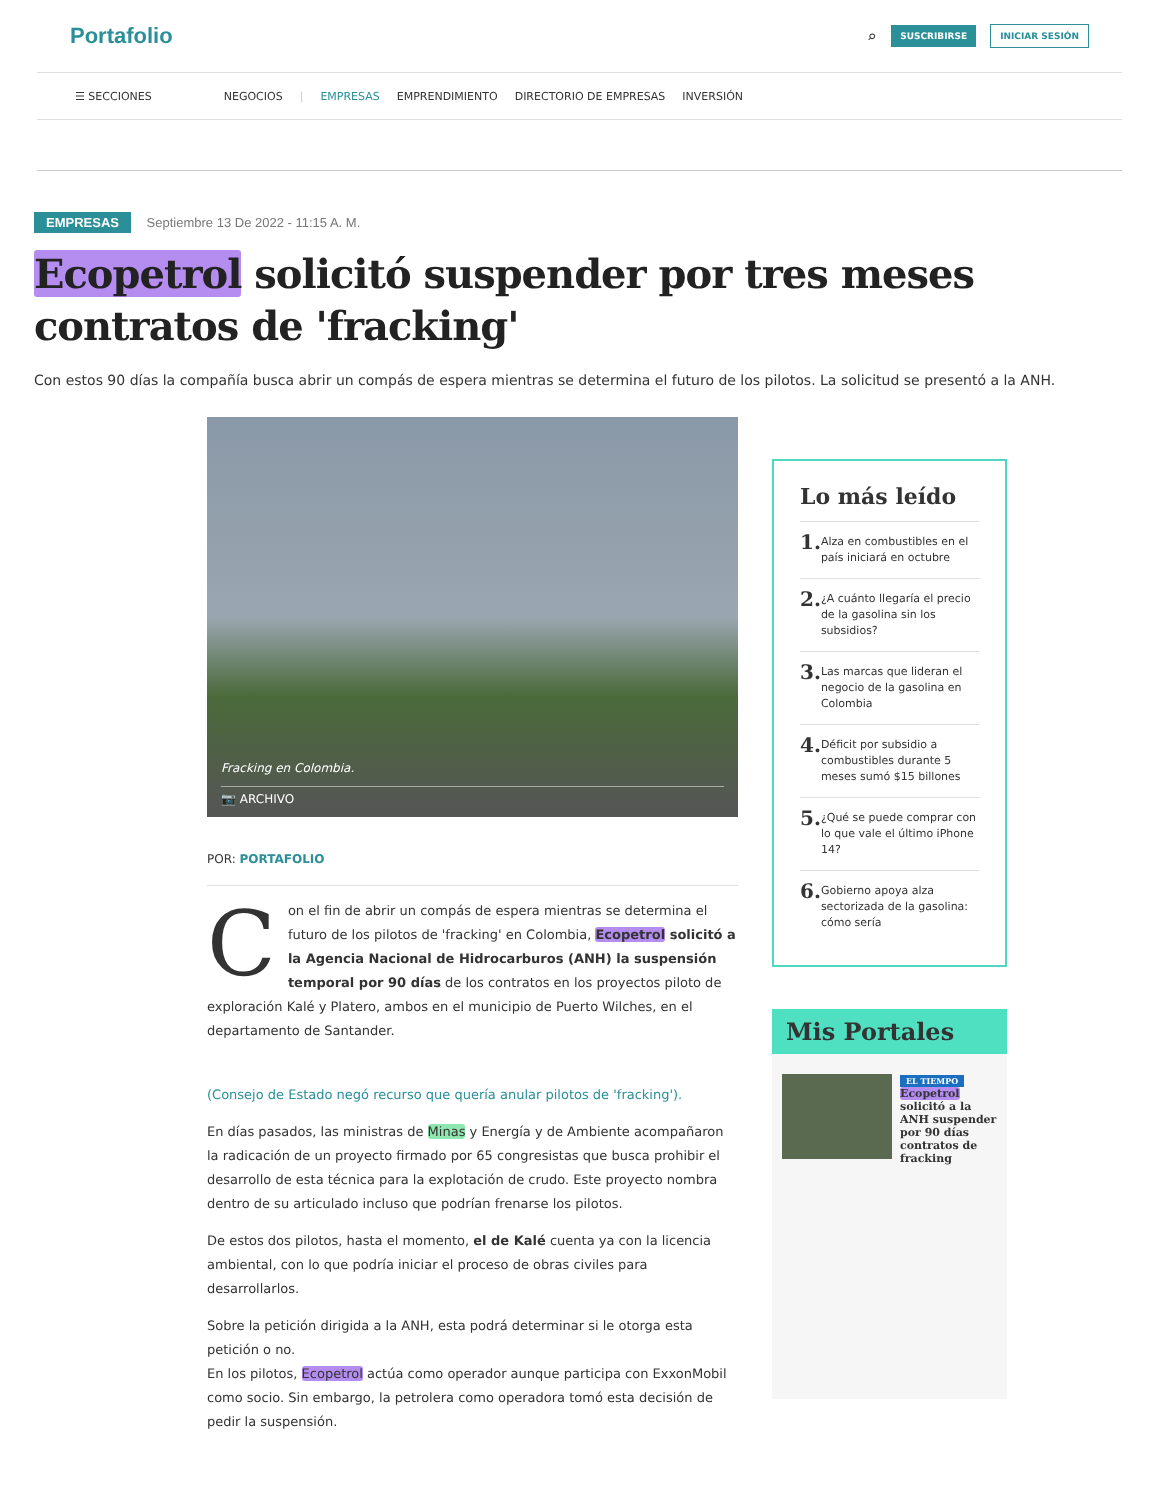Portafolio
⌕ SUSCRIBIRSE INICIAR SESIÓN
☰ SECCIONES NEGOCIOS | EMPRESAS EMPRENDIMIENTO DIRECTORIO DE EMPRESAS INVERSIÓN
EMPRESAS Septiembre 13 De 2022 - 11:15 A. M.
Ecopetrol solicitó suspender por tres meses contratos de 'fracking'
Con estos 90 días la compañía busca abrir un compás de espera mientras se determina el futuro de los pilotos. La solicitud se presentó a la ANH.
Fracking en Colombia.
📷 ARCHIVO
POR: PORTAFOLIO
Con el fin de abrir un compás de espera mientras se determina el futuro de los pilotos de 'fracking' en Colombia, Ecopetrol solicitó a la Agencia Nacional de Hidrocarburos (ANH) la suspensión temporal por 90 días de los contratos en los proyectos piloto de exploración Kalé y Platero, ambos en el municipio de Puerto Wilches, en el departamento de Santander.
(Consejo de Estado negó recurso que quería anular pilotos de 'fracking').
En días pasados, las ministras de Minas y Energía y de Ambiente acompañaron la radicación de un proyecto firmado por 65 congresistas que busca prohibir el desarrollo de esta técnica para la explotación de crudo. Este proyecto nombra dentro de su articulado incluso que podrían frenarse los pilotos.
De estos dos pilotos, hasta el momento, el de Kalé cuenta ya con la licencia ambiental, con lo que podría iniciar el proceso de obras civiles para desarrollarlos.
Sobre la petición dirigida a la ANH, esta podrá determinar si le otorga esta petición o no.
En los pilotos, Ecopetrol actúa como operador aunque participa con ExxonMobil como socio. Sin embargo, la petrolera como operadora tomó esta decisión de pedir la suspensión.
Lo más leído
1. Alza en combustibles en el país iniciará en octubre
2. ¿A cuánto llegaría el precio de la gasolina sin los subsidios?
3. Las marcas que lideran el negocio de la gasolina en Colombia
4. Déficit por subsidio a combustibles durante 5 meses sumó $15 billones
5. ¿Qué se puede comprar con lo que vale el último iPhone 14?
6. Gobierno apoya alza sectorizada de la gasolina: cómo sería
Mis Portales
EL TIEMPO
Ecopetrol solicitó a la ANH suspender por 90 días contratos de fracking